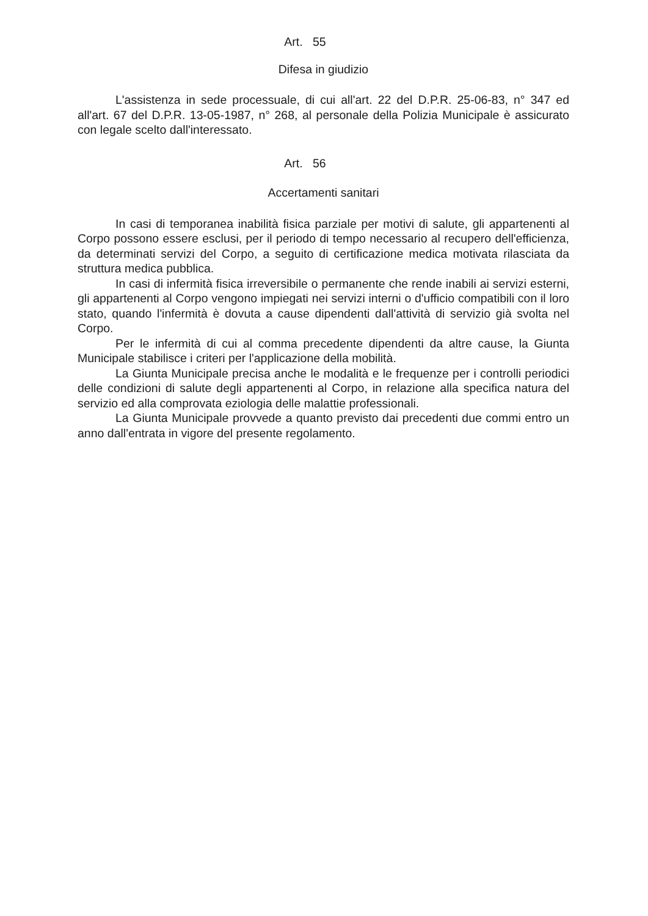Art. 55
Difesa in giudizio
L'assistenza in sede processuale, di cui all'art. 22 del D.P.R. 25-06-83, n° 347 ed all'art. 67 del D.P.R. 13-05-1987, n° 268, al personale della Polizia Municipale è assicurato con legale scelto dall'interessato.
Art. 56
Accertamenti sanitari
In casi di temporanea inabilità fisica parziale per motivi di salute, gli appartenenti al Corpo possono essere esclusi, per il periodo di tempo necessario al recupero dell'efficienza, da determinati servizi del Corpo, a seguito di certificazione medica motivata rilasciata da struttura medica pubblica.
In casi di infermità fisica irreversibile o permanente che rende inabili ai servizi esterni, gli appartenenti al Corpo vengono impiegati nei servizi interni o d'ufficio compatibili con il loro stato, quando l'infermità è dovuta a cause dipendenti dall'attività di servizio già svolta nel Corpo.
Per le infermità di cui al comma precedente dipendenti da altre cause, la Giunta Municipale stabilisce i criteri per l'applicazione della mobilità.
La Giunta Municipale precisa anche le modalità e le frequenze per i controlli periodici delle condizioni di salute degli appartenenti al Corpo, in relazione alla specifica natura del servizio ed alla comprovata eziologia delle malattie professionali.
La Giunta Municipale provvede a quanto previsto dai precedenti due commi entro un anno dall'entrata in vigore del presente regolamento.